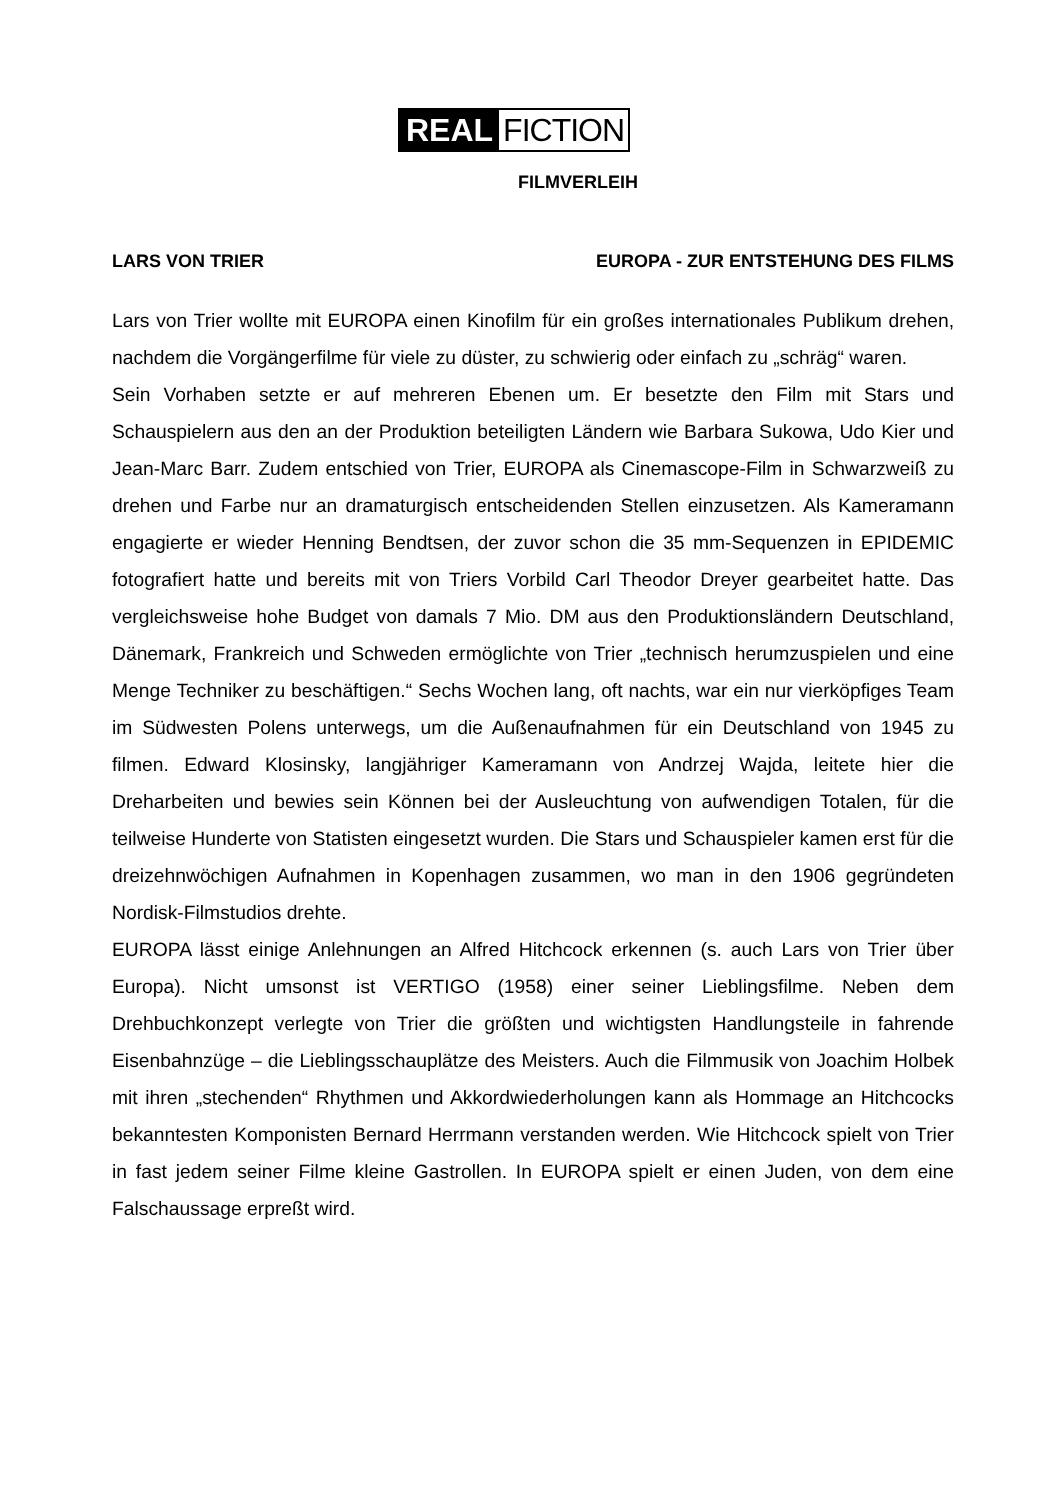REAL FICTION
FILMVERLEIH
LARS VON TRIER EUROPA - ZUR ENTSTEHUNG DES FILMS
Lars von Trier wollte mit EUROPA einen Kinofilm für ein großes internationales Publikum drehen, nachdem die Vorgängerfilme für viele zu düster, zu schwierig oder einfach zu „schräg“ waren.
Sein Vorhaben setzte er auf mehreren Ebenen um. Er besetzte den Film mit Stars und Schauspielern aus den an der Produktion beteiligten Ländern wie Barbara Sukowa, Udo Kier und Jean-Marc Barr. Zudem entschied von Trier, EUROPA als Cinemascope-Film in Schwarzweiß zu drehen und Farbe nur an dramaturgisch entscheidenden Stellen einzusetzen. Als Kameramann engagierte er wieder Henning Bendtsen, der zuvor schon die 35 mm-Sequenzen in EPIDEMIC fotografiert hatte und bereits mit von Triers Vorbild Carl Theodor Dreyer gearbeitet hatte. Das vergleichsweise hohe Budget von damals 7 Mio. DM aus den Produktionsländern Deutschland, Dänemark, Frankreich und Schweden ermöglichte von Trier „technisch herumzuspielen und eine Menge Techniker zu beschäftigen.“ Sechs Wochen lang, oft nachts, war ein nur vierköpfiges Team im Südwesten Polens unterwegs, um die Außenaufnahmen für ein Deutschland von 1945 zu filmen. Edward Klosinsky, langjähriger Kameramann von Andrzej Wajda, leitete hier die Dreharbeiten und bewies sein Können bei der Ausleuchtung von aufwendigen Totalen, für die teilweise Hunderte von Statisten eingesetzt wurden. Die Stars und Schauspieler kamen erst für die dreizehnwöchigen Aufnahmen in Kopenhagen zusammen, wo man in den 1906 gegründeten Nordisk-Filmstudios drehte.
EUROPA lässt einige Anlehnungen an Alfred Hitchcock erkennen (s. auch Lars von Trier über Europa). Nicht umsonst ist VERTIGO (1958) einer seiner Lieblingsfilme. Neben dem Drehbuchkonzept verlegte von Trier die größten und wichtigsten Handlungsteile in fahrende Eisenbahnzüge – die Lieblingsschauplätze des Meisters. Auch die Filmmusik von Joachim Holbek mit ihren „stechenden“ Rhythmen und Akkordwiederholungen kann als Hommage an Hitchcocks bekanntesten Komponisten Bernard Herrmann verstanden werden. Wie Hitchcock spielt von Trier in fast jedem seiner Filme kleine Gastrollen. In EUROPA spielt er einen Juden, von dem eine Falschaussage erpreßt wird.